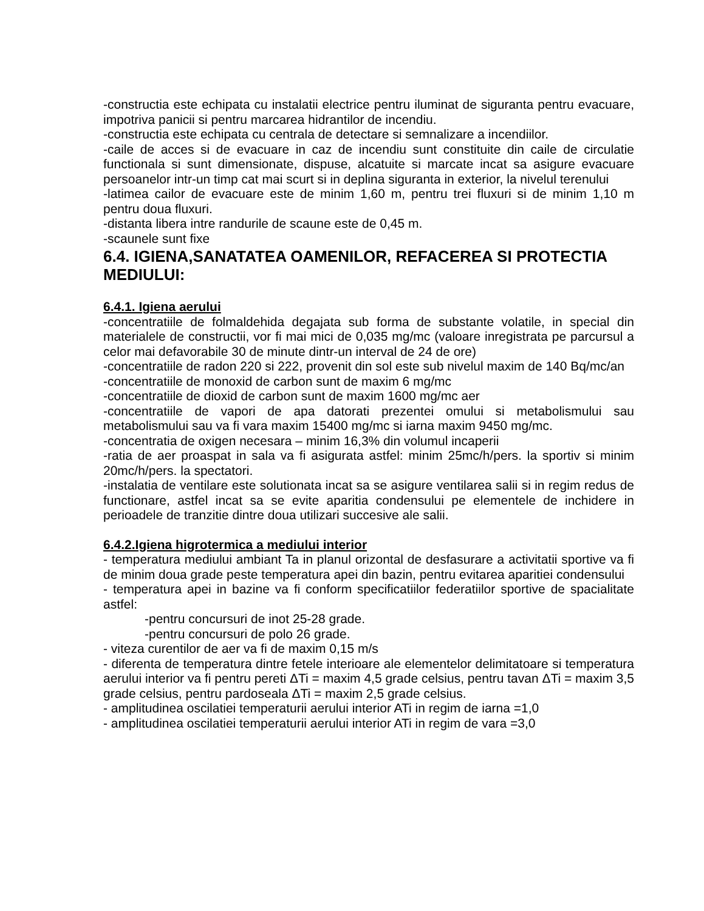-constructia este echipata cu instalatii electrice pentru iluminat de siguranta pentru evacuare, impotriva panicii si pentru marcarea hidrantilor de incendiu.
-constructia este echipata cu centrala de detectare si semnalizare a incendiilor.
-caile de acces si de evacuare in caz de incendiu sunt constituite din caile de circulatie functionala si sunt dimensionate, dispuse, alcatuite si marcate incat sa asigure evacuare persoanelor intr-un timp cat mai scurt si in deplina siguranta in exterior, la nivelul terenului
-latimea cailor de evacuare este de minim 1,60 m, pentru trei fluxuri si de minim 1,10 m pentru doua fluxuri.
-distanta libera intre randurile de scaune este de 0,45 m.
-scaunele sunt fixe
6.4. IGIENA,SANATATEA OAMENILOR, REFACEREA SI PROTECTIA MEDIULUI:
6.4.1. Igiena aerului
-concentratiile de folmaldehida degajata sub forma de substante volatile, in special din materialele de constructii, vor fi mai mici de 0,035 mg/mc (valoare inregistrata pe parcursul a celor mai defavorabile 30 de minute dintr-un interval de 24 de ore)
-concentratiile de radon 220 si 222, provenit din sol este sub nivelul maxim de 140 Bq/mc/an
-concentratiile de monoxid de carbon sunt de maxim 6 mg/mc
-concentratiile de dioxid de carbon sunt de maxim 1600 mg/mc aer
-concentratiile de vapori de apa datorati prezentei omului si metabolismului sau metabolismului sau va fi vara maxim 15400 mg/mc si iarna maxim 9450 mg/mc.
-concentratia de oxigen necesara – minim 16,3% din volumul incaperii
-ratia de aer proaspat in sala va fi asigurata astfel: minim 25mc/h/pers. la sportiv si minim 20mc/h/pers. la spectatori.
-instalatia de ventilare este solutionata incat sa se asigure ventilarea salii si in regim redus de functionare, astfel incat sa se evite aparitia condensului pe elementele de inchidere in perioadele de tranzitie dintre doua utilizari succesive ale salii.
6.4.2.Igiena higrotermica a mediului interior
- temperatura mediului ambiant Ta in planul orizontal de desfasurare a activitatii sportive va fi de minim doua grade peste temperatura apei din bazin, pentru evitarea aparitiei condensului
- temperatura apei in bazine va fi conform specificatiilor federatiilor sportive de spacialitate astfel:
-pentru concursuri de inot 25-28 grade.
-pentru concursuri de polo 26 grade.
- viteza curentilor de aer va fi de maxim 0,15 m/s
- diferenta de temperatura dintre fetele interioare ale elementelor delimitatoare si temperatura aerului interior va fi pentru pereti ΔTi = maxim 4,5 grade celsius, pentru tavan ΔTi = maxim 3,5 grade celsius, pentru pardoseala ΔTi = maxim 2,5 grade celsius.
- amplitudinea oscilatiei temperaturii aerului interior ATi in regim de iarna =1,0
- amplitudinea oscilatiei temperaturii aerului interior ATi in regim de vara =3,0